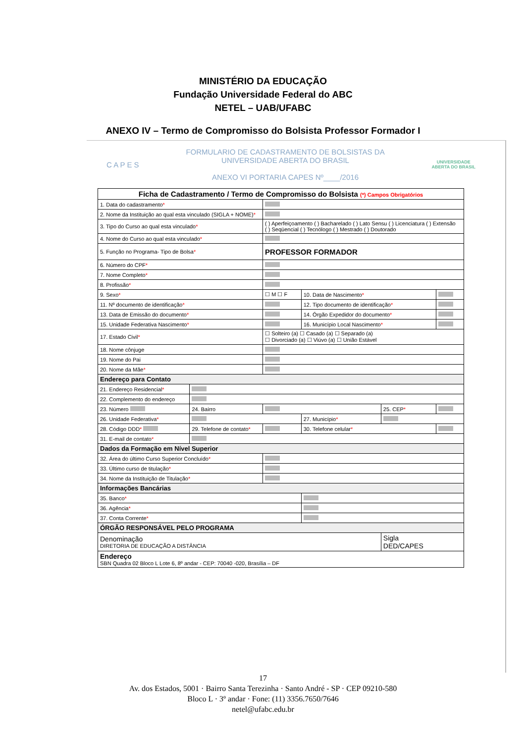MINISTÉRIO DA EDUCAÇÃO
Fundação Universidade Federal do ABC
NETEL – UAB/UFABC
ANEXO IV – Termo de Compromisso do Bolsista Professor Formador I
C A P E S
FORMULARIO DE CADASTRAMENTO DE BOLSISTAS DA
UNIVERSIDADE ABERTA DO BRASIL
ANEXO VI PORTARIA CAPES Nº____/2016
UNIVERSIDADE
ABERTA DO BRASIL
| Ficha de Cadastramento / Termo de Compromisso do Bolsista (*) Campos Obrigatórios | | | | | |
| --- | --- | --- | --- | --- | --- |
| 1. Data do cadastramento * | | | | | |
| 2. Nome da Instituição ao qual esta vinculado (SIGLA + NOME) * | | | | | |
| 3. Tipo do Curso ao qual esta vinculado * | | ( ) Aperfeiçoamento ( ) Bacharelado ( ) Lato Sensu ( ) Licenciatura ( ) Extensão ( ) Seqüencial ( ) Tecnólogo ( ) Mestrado ( ) Doutorado | | | |
| 4. Nome do Curso ao qual esta vinculado * | | | | | |
| 5. Função no Programa- Tipo de Bolsa * | | PROFESSOR FORMADOR | | | |
| 6. Número do CPF * | | | | | |
| 7. Nome Completo * | | | | | |
| 8. Profissão * | | | | | |
| 9. Sexo * | | ☐ M ☐ F | 10. Data de Nascimento * | | |
| 11. Nº documento de identificação * | | | 12. Tipo documento de identificação * | | |
| 13. Data de Emissão do documento * | | | 14. Órgão Expedidor do documento * | | |
| 15. Unidade Federativa Nascimento * | | | 16. Município Local Nascimento * | | |
| 17. Estado Civil * | | ☐ Solteiro (a) ☐ Casado (a) ☐ Separado (a) ☐ Divorciado (a) ☐ Viúvo (a) ☐ União Estável | | | |
| 18. Nome cônjuge | | | | | |
| 19. Nome do Pai | | | | | |
| 20. Nome da Mãe * | | | | | |
| Endereço para Contato | | | | | |
| 21. Endereço Residencial * | | | | | |
| 22. Complemento do endereço | | | | | |
| 23. Número | 24. Bairro | | | 25. CEP * | |
| 26. Unidade Federativa * | | | 27. Município * | | |
| 28. Código DDD * | 29. Telefone de contato * | | 30. Telefone celular * | | |
| 31. E-mail de contato * | | | | | |
| Dados da Formação em Nível Superior | | | | | |
| 32. Área do último Curso Superior Concluído * | | | | | |
| 33. Último curso de titulação * | | | | | |
| 34. Nome da Instituição de Titulação * | | | | | |
| Informações Bancárias | | | | | |
| 35. Banco * | | | | | |
| 36. Agência * | | | | | |
| 37. Conta Corrente * | | | | | |
| ÓRGÃO RESPONSÁVEL PELO PROGRAMA | | | | | |
| Denominação DIRETORIA DE EDUCAÇÃO A DISTÂNCIA | | | | Sigla DED/CAPES | |
| Endereço SBN Quadra 02 Bloco L Lote 6, 8º andar - CEP: 70040 -020, Brasília – DF | | | | | |
17
Av. dos Estados, 5001 · Bairro Santa Terezinha · Santo André - SP · CEP 09210-580
Bloco L · 3º andar · Fone: (11) 3356.7650/7646
netel@ufabc.edu.br